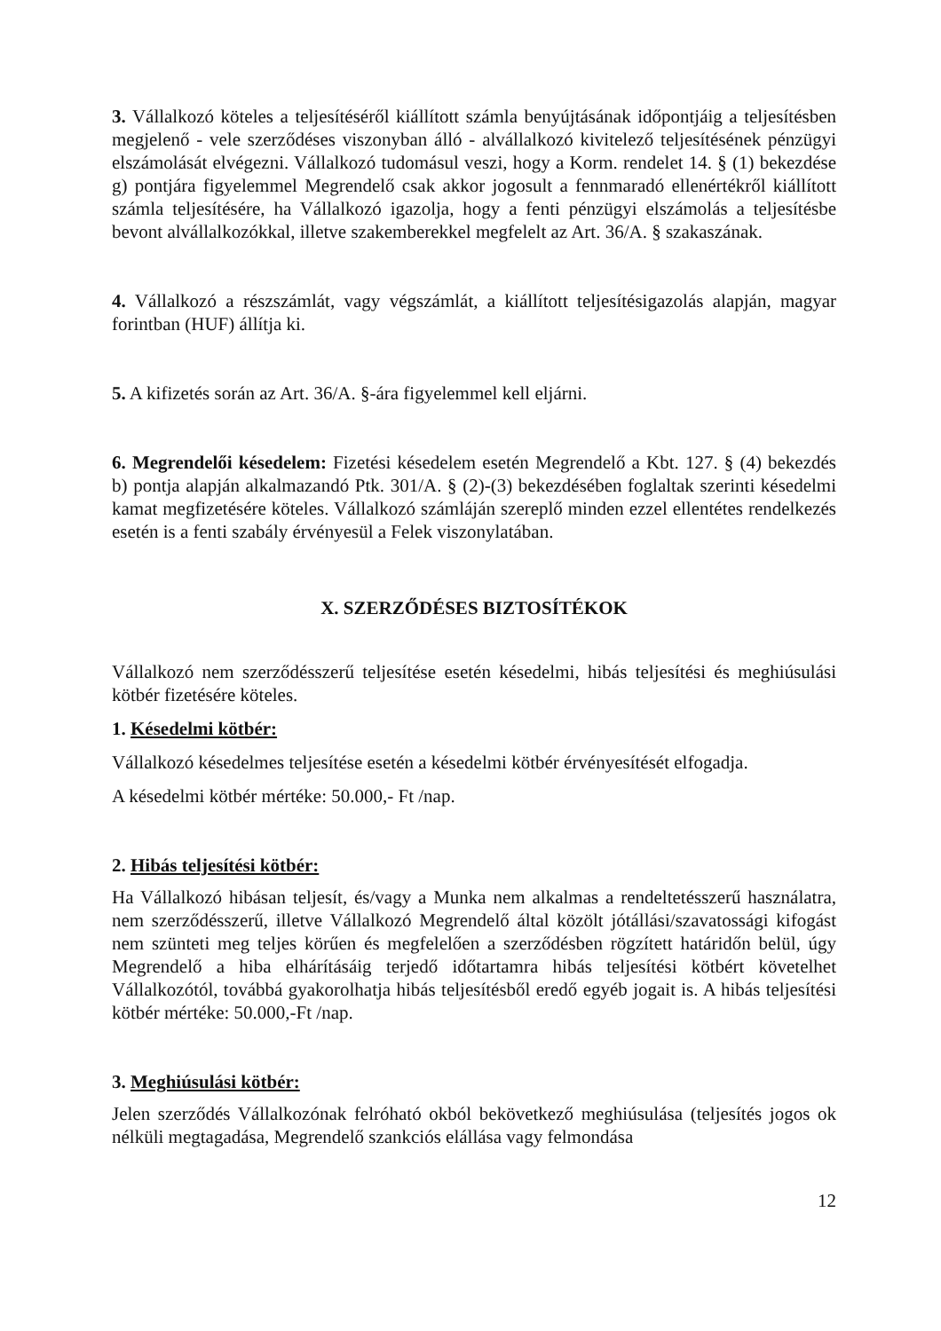3. Vállalkozó köteles a teljesítéséről kiállított számla benyújtásának időpontjáig a teljesítésben megjelenő - vele szerződéses viszonyban álló - alvállalkozó kivitelező teljesítésének pénzügyi elszámolását elvégezni. Vállalkozó tudomásul veszi, hogy a Korm. rendelet 14. § (1) bekezdése g) pontjára figyelemmel Megrendelő csak akkor jogosult a fennmaradó ellenértékről kiállított számla teljesítésére, ha Vállalkozó igazolja, hogy a fenti pénzügyi elszámolás a teljesítésbe bevont alvállalkozókkal, illetve szakemberekkel megfelelt az Art. 36/A. § szakaszának.
4. Vállalkozó a részszámlát, vagy végszámlát, a kiállított teljesítésigazolás alapján, magyar forintban (HUF) állítja ki.
5. A kifizetés során az Art. 36/A. §-ára figyelemmel kell eljárni.
6. Megrendelői késedelem: Fizetési késedelem esetén Megrendelő a Kbt. 127. § (4) bekezdés b) pontja alapján alkalmazandó Ptk. 301/A. § (2)-(3) bekezdésében foglaltak szerinti késedelmi kamat megfizetésére köteles. Vállalkozó számláján szereplő minden ezzel ellentétes rendelkezés esetén is a fenti szabály érvényesül a Felek viszonylatában.
X. SZERZŐDÉSES BIZTOSÍTÉKOK
Vállalkozó nem szerződésszerű teljesítése esetén késedelmi, hibás teljesítési és meghiúsulási kötbér fizetésére köteles.
1. Késedelmi kötbér:
Vállalkozó késedelmes teljesítése esetén a késedelmi kötbér érvényesítését elfogadja.
A késedelmi kötbér mértéke: 50.000,- Ft /nap.
2. Hibás teljesítési kötbér:
Ha Vállalkozó hibásan teljesít, és/vagy a Munka nem alkalmas a rendeltetésszerű használatra, nem szerződésszerű, illetve Vállalkozó Megrendelő által közölt jótállási/szavatossági kifogást nem szünteti meg teljes körűen és megfelelően a szerződésben rögzített határidőn belül, úgy Megrendelő a hiba elhárításáig terjedő időtartamra hibás teljesítési kötbért követelhet Vállalkozótól, továbbá gyakorolhatja hibás teljesítésből eredő egyéb jogait is. A hibás teljesítési kötbér mértéke: 50.000,-Ft /nap.
3. Meghiúsulási kötbér:
Jelen szerződés Vállalkozónak felróható okból bekövetkező meghiúsulása (teljesítés jogos ok nélküli megtagadása, Megrendelő szankciós elállása vagy felmondása
12